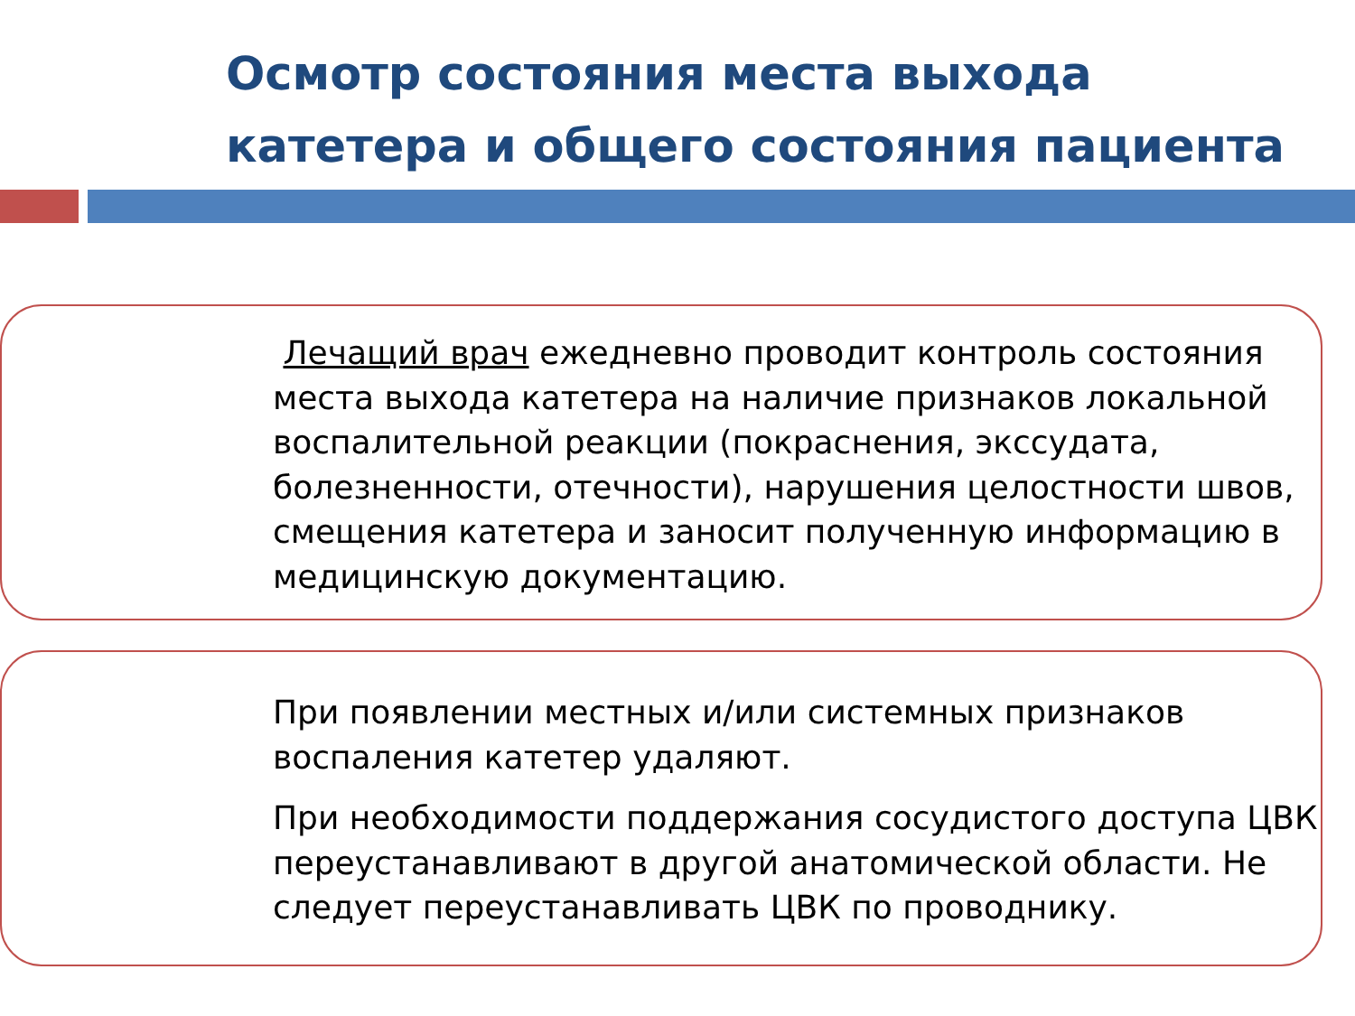Осмотр состояния места выхода катетера и общего состояния пациента
Лечащий врач ежедневно проводит контроль состояния места выхода катетера на наличие признаков локальной воспалительной реакции (покраснения, экссудата, болезненности, отечности), нарушения целостности швов, смещения катетера и заносит полученную информацию в медицинскую документацию.
При появлении местных и/или системных признаков воспаления катетер удаляют.
При необходимости поддержания сосудистого доступа ЦВК переустанавливают в другой анатомической области. Не следует переустанавливать ЦВК по проводнику.